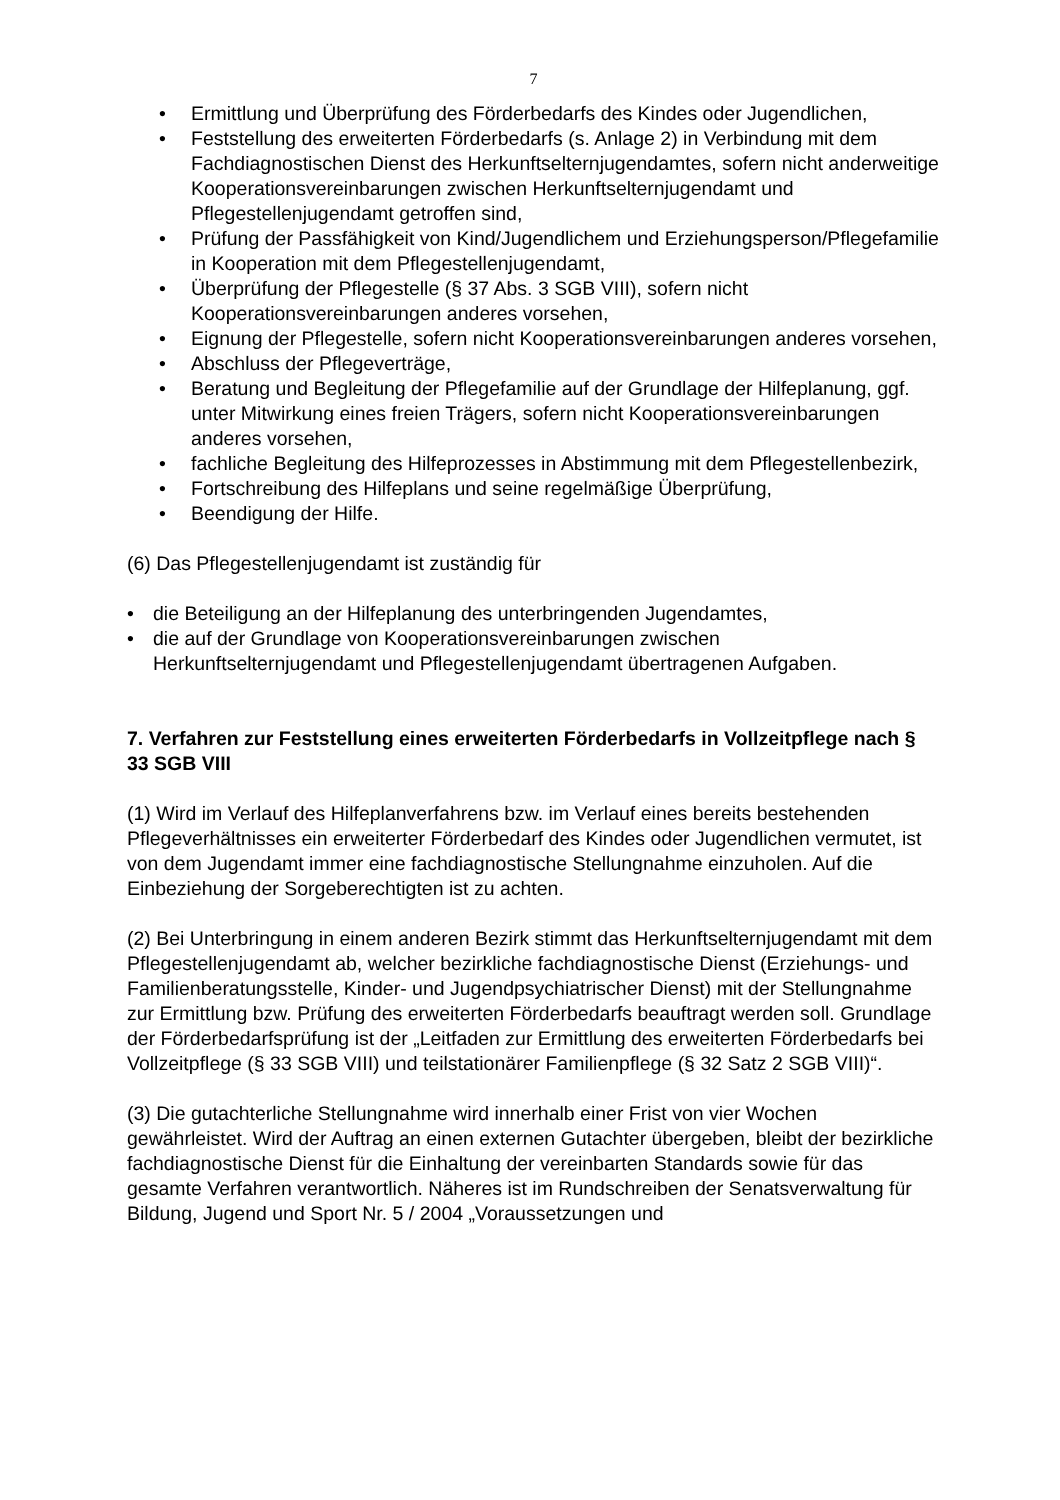7
• Ermittlung und Überprüfung des Förderbedarfs des Kindes oder Jugendlichen,
• Feststellung des erweiterten Förderbedarfs (s. Anlage 2) in Verbindung mit dem Fachdiagnostischen Dienst des Herkunftselternjugendamtes, sofern nicht anderweitige Kooperationsvereinbarungen zwischen Herkunftselternjugendamt und Pflegestellenjugendamt getroffen sind,
• Prüfung der Passfähigkeit von Kind/Jugendlichem und Erziehungsperson/Pflegefamilie in Kooperation mit dem Pflegestellenjugendamt,
• Überprüfung der Pflegestelle (§ 37 Abs. 3 SGB VIII), sofern nicht Kooperationsvereinbarungen anderes vorsehen,
• Eignung der Pflegestelle, sofern nicht Kooperationsvereinbarungen anderes vorsehen,
• Abschluss der Pflegeverträge,
• Beratung und Begleitung der Pflegefamilie auf der Grundlage der Hilfeplanung, ggf. unter Mitwirkung eines freien Trägers, sofern nicht Kooperationsvereinbarungen anderes vorsehen,
• fachliche Begleitung des Hilfeprozesses in Abstimmung mit dem Pflegestellenbezirk,
• Fortschreibung des Hilfeplans und seine regelmäßige Überprüfung,
• Beendigung der Hilfe.
(6) Das Pflegestellenjugendamt ist zuständig für
• die Beteiligung an der Hilfeplanung des unterbringenden Jugendamtes,
• die auf der Grundlage von Kooperationsvereinbarungen zwischen Herkunftselternjugendamt und Pflegestellenjugendamt übertragenen Aufgaben.
7. Verfahren zur Feststellung eines erweiterten Förderbedarfs in Vollzeitpflege nach § 33 SGB VIII
(1) Wird im Verlauf des Hilfeplanverfahrens bzw. im Verlauf eines bereits bestehenden Pflegeverhältnisses ein erweiterter Förderbedarf des Kindes oder Jugendlichen vermutet, ist von dem Jugendamt immer eine fachdiagnostische Stellungnahme einzuholen. Auf die Einbeziehung der Sorgeberechtigten ist zu achten.
(2) Bei Unterbringung in einem anderen Bezirk stimmt das Herkunftselternjugendamt mit dem Pflegestellenjugendamt ab, welcher bezirkliche fachdiagnostische Dienst (Erziehungs- und Familienberatungsstelle, Kinder- und Jugendpsychiatrischer Dienst) mit der Stellungnahme zur Ermittlung bzw. Prüfung des erweiterten Förderbedarfs beauftragt werden soll. Grundlage der Förderbedarfsprüfung ist der „Leitfaden zur Ermittlung des erweiterten Förderbedarfs bei Vollzeitpflege (§ 33 SGB VIII) und teilstationärer Familienpflege (§ 32 Satz 2 SGB VIII)“.
(3) Die gutachterliche Stellungnahme wird innerhalb einer Frist von vier Wochen gewährleistet. Wird der Auftrag an einen externen Gutachter übergeben, bleibt der bezirkliche fachdiagnostische Dienst für die Einhaltung der vereinbarten Standards sowie für das gesamte Verfahren verantwortlich. Näheres ist im Rundschreiben der Senatsverwaltung für Bildung, Jugend und Sport Nr. 5 / 2004 „Voraussetzungen und